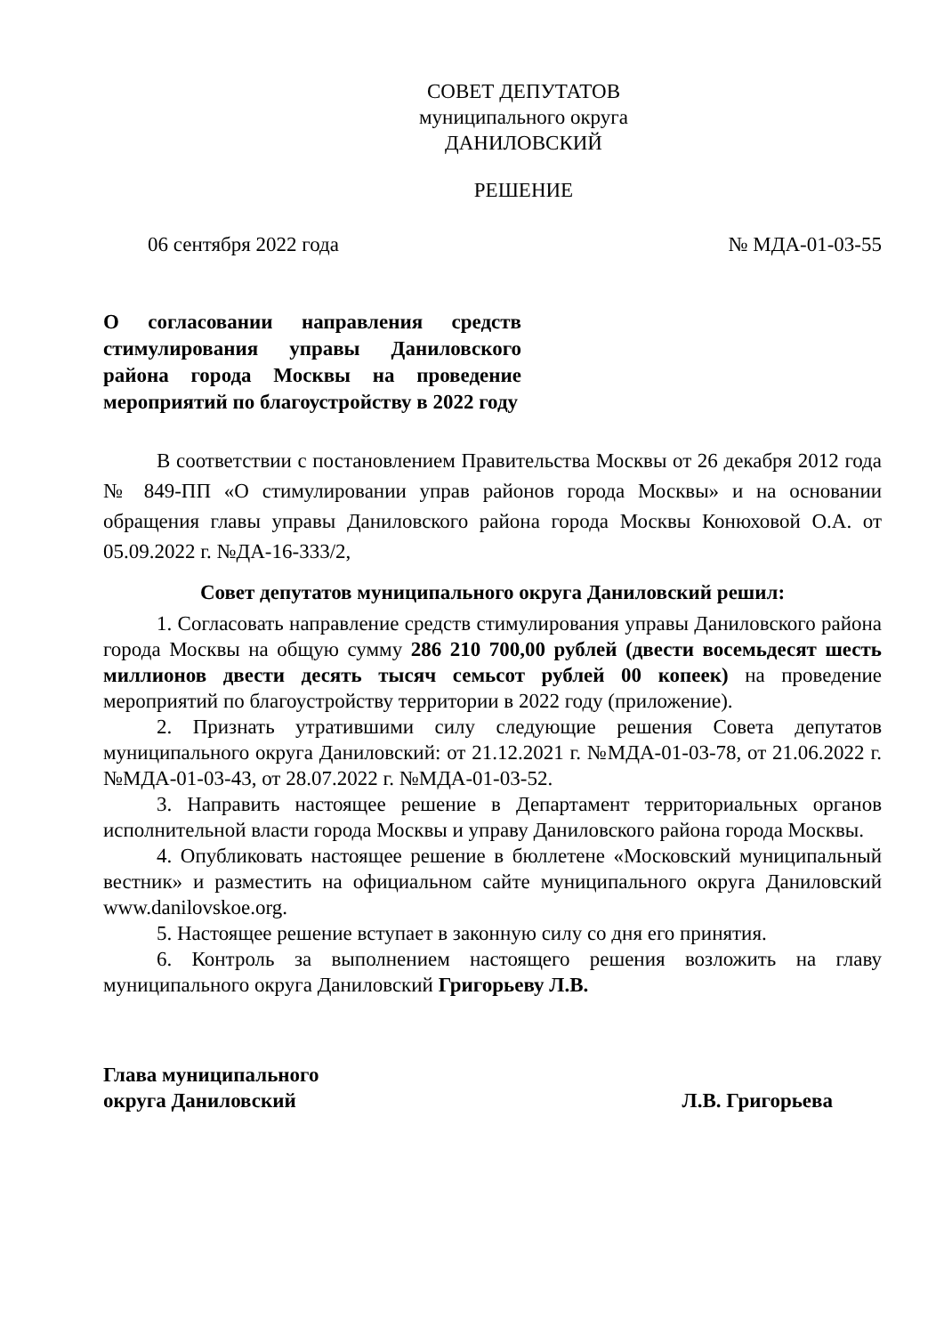СОВЕТ ДЕПУТАТОВ
муниципального округа
ДАНИЛОВСКИЙ
РЕШЕНИЕ
06 сентября 2022 года № МДА-01-03-55
О согласовании направления средств стимулирования управы Даниловского района города Москвы на проведение мероприятий по благоустройству в 2022 году
В соответствии с постановлением Правительства Москвы от 26 декабря 2012 года № 849-ПП «О стимулировании управ районов города Москвы» и на основании обращения главы управы Даниловского района города Москвы Конюховой О.А. от 05.09.2022 г. №ДА-16-333/2,
Совет депутатов муниципального округа Даниловский решил:
1. Согласовать направление средств стимулирования управы Даниловского района города Москвы на общую сумму 286 210 700,00 рублей (двести восемьдесят шесть миллионов двести десять тысяч семьсот рублей 00 копеек) на проведение мероприятий по благоустройству территории в 2022 году (приложение).
2. Признать утратившими силу следующие решения Совета депутатов муниципального округа Даниловский: от 21.12.2021 г. №МДА-01-03-78, от 21.06.2022 г. №МДА-01-03-43, от 28.07.2022 г. №МДА-01-03-52.
3. Направить настоящее решение в Департамент территориальных органов исполнительной власти города Москвы и управу Даниловского района города Москвы.
4. Опубликовать настоящее решение в бюллетене «Московский муниципальный вестник» и разместить на официальном сайте муниципального округа Даниловский www.danilovskoe.org.
5. Настоящее решение вступает в законную силу со дня его принятия.
6. Контроль за выполнением настоящего решения возложить на главу муниципального округа Даниловский Григорьеву Л.В.
Глава муниципального
округа Даниловский Л.В. Григорьева